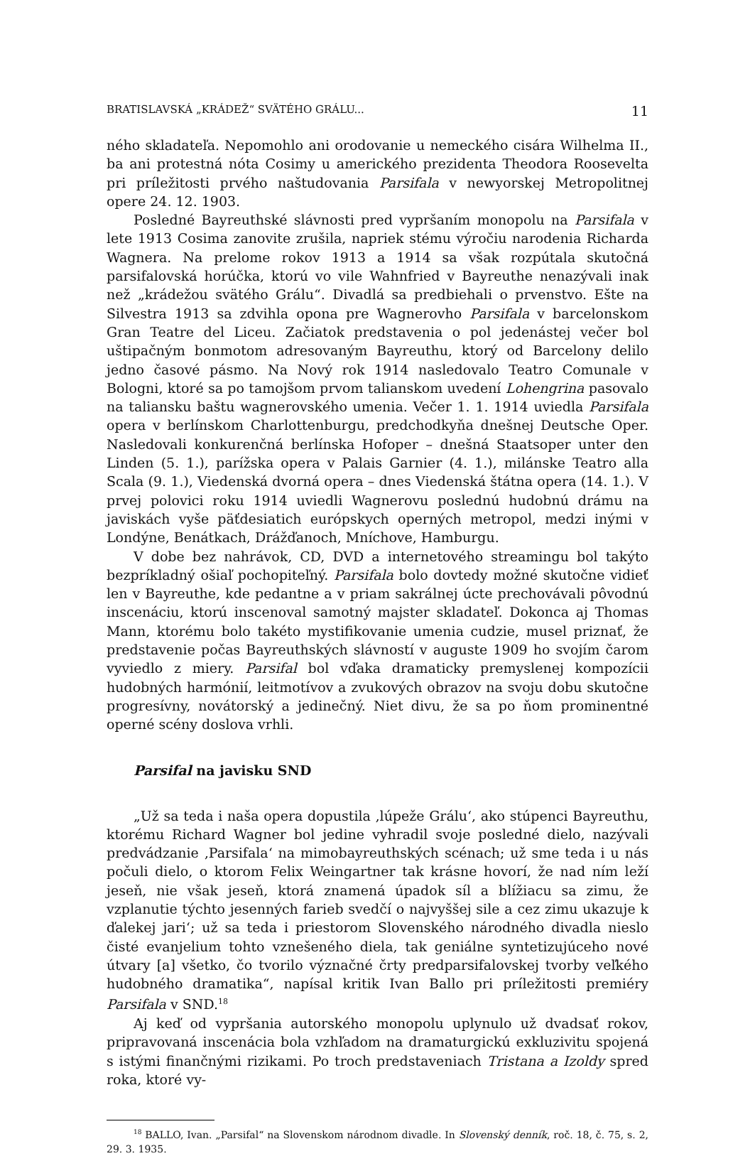BRATISLAVSKÁ „KRÁDEŽ“ SVÄTÉHO GRÁLU... 11
ného skladateľa. Nepomohlo ani orodovanie u nemeckého cisára Wilhelma II., ba ani protestná nóta Cosimy u amerického prezidenta Theodora Roosevelta pri príležitosti prvého naštudovania Parsifala v newyorskej Metropolitnej opere 24. 12. 1903.
Posledné Bayreuthské slávnosti pred vypršaním monopolu na Parsifala v lete 1913 Cosima zanovite zrušila, napriek stému výročiu narodenia Richarda Wagnera. Na prelome rokov 1913 a 1914 sa však rozpútala skutočná parsifalovská horúčka, ktorú vo vile Wahnfried v Bayreuthe nenazývali inak než „krádežou svätého Grálu“. Divadlá sa predbiehali o prvenstvo. Ešte na Silvestra 1913 sa zdvihla opona pre Wagnerovho Parsifala v barcelonskom Gran Teatre del Liceu. Začiatok predstavenia o pol jedenástej večer bol uštipačným bonmotom adresovaným Bayreuthu, ktorý od Barcelony delilo jedno časové pásmo. Na Nový rok 1914 nasledovalo Teatro Comunale v Bologni, ktoré sa po tamojšom prvom talianskom uvedení Lohengrina pasovalo na taliansku baštu wagnerovského umenia. Večer 1. 1. 1914 uviedla Parsifala opera v berlínskom Charlottenburgu, predchodkyňa dnešnej Deutsche Oper. Nasledovali konkurenčná berlínska Hofoper – dnešná Staatsoper unter den Linden (5. 1.), parížska opera v Palais Garnier (4. 1.), milánske Teatro alla Scala (9. 1.), Viedenská dvorná opera – dnes Viedenská štátna opera (14. 1.). V prvej polovici roku 1914 uviedli Wagnerovu poslednú hudobnú drámu na javiskách vyše päťdesiatich európskych operných metropol, medzi inými v Londýne, Benátkach, Drážďanoch, Mníchove, Hamburgu.
V dobe bez nahrávok, CD, DVD a internetového streamingu bol takýto bezpríkladný ošiaľ pochopiteľný. Parsifala bolo dovtedy možné skutočne vidieť len v Bayreuthe, kde pedantne a v priam sakrálnej úcte prechovávali pôvodnú inscenáciu, ktorú inscenoval samotný majster skladateľ. Dokonca aj Thomas Mann, ktorému bolo takéto mystifikovanie umenia cudzie, musel priznať, že predstavenie počas Bayreuthských slávností v auguste 1909 ho svojím čarom vyviedlo z miery. Parsifal bol vďaka dramaticky premyslenej kompozícii hudobných harmónií, leitmotívov a zvukových obrazov na svoju dobu skutočne progresívny, novátorský a jedinečný. Niet divu, že sa po ňom prominentné operné scény doslova vrhli.
Parsifal na javisku SND
„Už sa teda i naša opera dopustila ‚lúpeže Grálu‘, ako stúpenci Bayreuthu, ktorému Richard Wagner bol jedine vyhradil svoje posledné dielo, nazývali predvádzanie ‚Parsifala‘ na mimobayreuthských scénach; už sme teda i u nás počuli dielo, o ktorom Felix Weingartner tak krásne hovorí, že nad ním leží jeseň, nie však jeseň, ktorá znamená úpadok síl a blížiacu sa zimu, že vzplanutie týchto jesenných farieb svedčí o najvyššej sile a cez zimu ukazuje k ďalekej jari‘; už sa teda i priestorom Slovenského národného divadla nieslo čisté evanjelium tohto vznešeného diela, tak geniálne syntetizujúceho nové útvary [a] všetko, čo tvorilo význačné črty predparsifalovskej tvorby veľkého hudobného dramatika“, napísal kritik Ivan Ballo pri príležitosti premiéry Parsifala v SND.<sup>18</sup>
Aj keď od vypršania autorského monopolu uplynulo už dvadsať rokov, pripravovaná inscenácia bola vzhľadom na dramaturgickú exkluzivitu spojená s istými finančnými rizikami. Po troch predstaveniach Tristana a Izoldy spred roka, ktoré vy-
<sup>18</sup> BALLO, Ivan. „Parsifal“ na Slovenskom národnom divadle. In Slovenský denník, roč. 18, č. 75, s. 2, 29. 3. 1935.